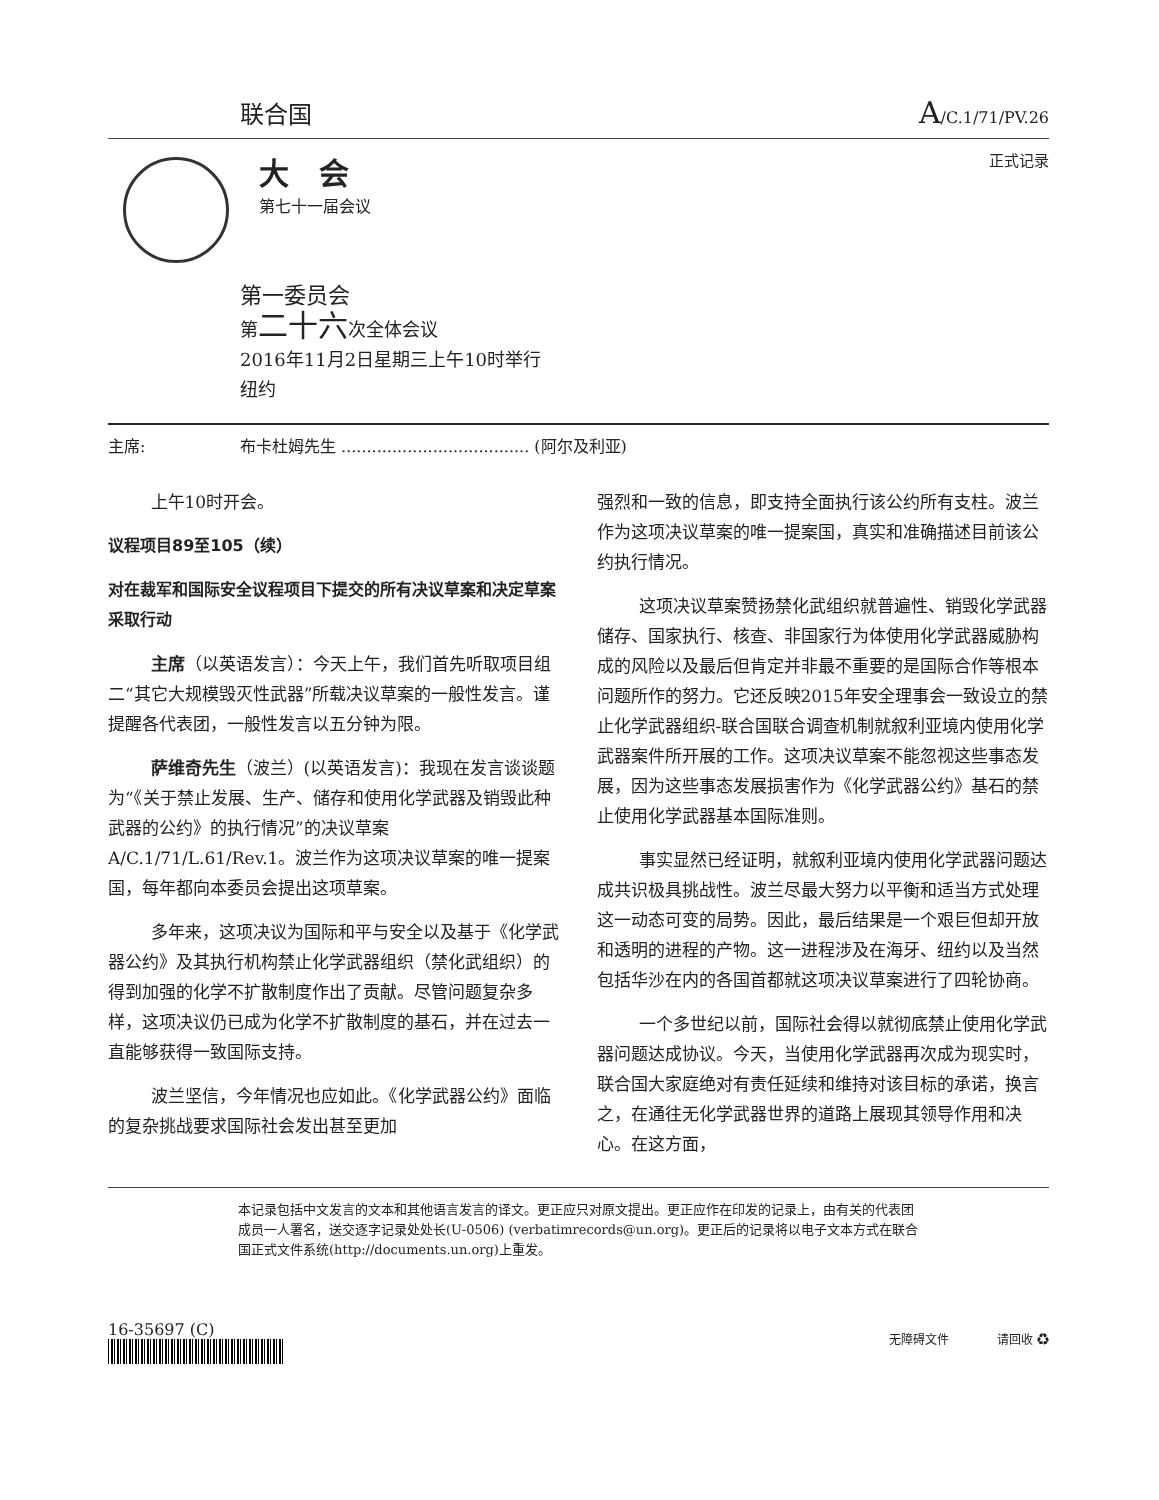联合国 A/C.1/71/PV.26
大　会
第七十一届会议
正式记录
第一委员会
第二十六次全体会议
2016年11月2日星期三上午10时举行
纽约
主席: 布卡杜姆先生 ..................................... (阿尔及利亚)
上午10时开会。
议程项目89至105（续）
对在裁军和国际安全议程项目下提交的所有决议草案和决定草案采取行动
主席（以英语发言）：今天上午，我们首先听取项目组二“其它大规模毁灭性武器”所载决议草案的一般性发言。谨提醒各代表团，一般性发言以五分钟为限。
萨维奇先生（波兰）(以英语发言)：我现在发言谈谈题为“《关于禁止发展、生产、储存和使用化学武器及销毁此种武器的公约》的执行情况”的决议草案A/C.1/71/L.61/Rev.1。波兰作为这项决议草案的唯一提案国，每年都向本委员会提出这项草案。
多年来，这项决议为国际和平与安全以及基于《化学武器公约》及其执行机构禁止化学武器组织（禁化武组织）的得到加强的化学不扩散制度作出了贡献。尽管问题复杂多样，这项决议仍已成为化学不扩散制度的基石，并在过去一直能够获得一致国际支持。
波兰坚信，今年情况也应如此。《化学武器公约》面临的复杂挑战要求国际社会发出甚至更加
强烈和一致的信息，即支持全面执行该公约所有支柱。波兰作为这项决议草案的唯一提案国，真实和准确描述目前该公约执行情况。
这项决议草案赞扬禁化武组织就普遍性、销毁化学武器储存、国家执行、核查、非国家行为体使用化学武器威胁构成的风险以及最后但肯定并非最不重要的是国际合作等根本问题所作的努力。它还反映2015年安全理事会一致设立的禁止化学武器组织-联合国联合调查机制就叙利亚境内使用化学武器案件所开展的工作。这项决议草案不能忽视这些事态发展，因为这些事态发展损害作为《化学武器公约》基石的禁止使用化学武器基本国际准则。
事实显然已经证明，就叙利亚境内使用化学武器问题达成共识极具挑战性。波兰尽最大努力以平衡和适当方式处理这一动态可变的局势。因此，最后结果是一个艰巨但却开放和透明的进程的产物。这一进程涉及在海牙、纽约以及当然包括华沙在内的各国首都就这项决议草案进行了四轮协商。
一个多世纪以前，国际社会得以就彻底禁止使用化学武器问题达成协议。今天，当使用化学武器再次成为现实时，联合国大家庭绝对有责任延续和维持对该目标的承诺，换言之，在通往无化学武器世界的道路上展现其领导作用和决心。在这方面，
本记录包括中文发言的文本和其他语言发言的译文。更正应只对原文提出。更正应作在印发的记录上，由有关的代表团成员一人署名，送交逐字记录处处长(U-0506) (verbatimrecords@un.org)。更正后的记录将以电子文本方式在联合国正式文件系统(http://documents.un.org)上重发。
16-35697 (C)
无障碍文件　　　　请回收 ♻